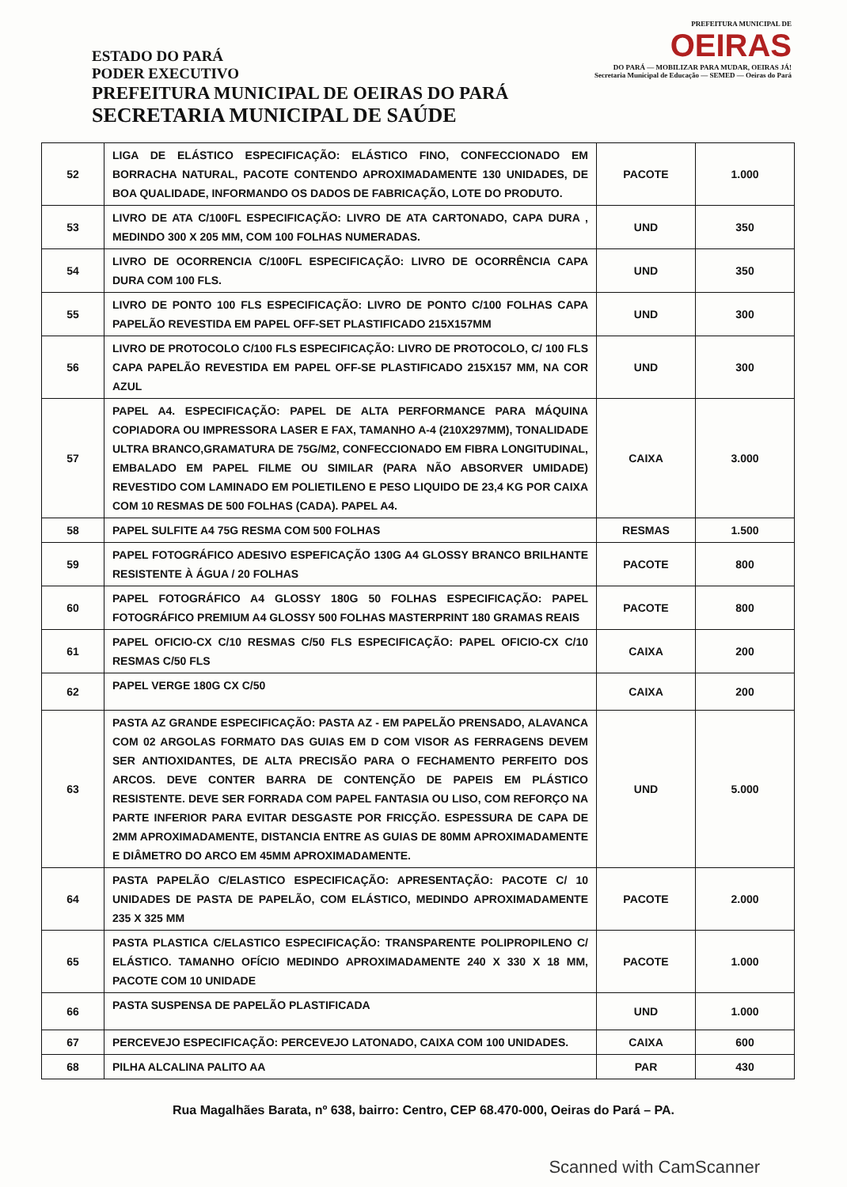PREFEITURA MUNICIPAL DE
OEIRAS
DO PARÁ — MOBILIZAR PARA MUDAR, OEIRAS JÁ!
Secretaria Municipal de Educação — SEMED — Oeiras do Pará
ESTADO DO PARÁ
PODER EXECUTIVO
PREFEITURA MUNICIPAL DE OEIRAS DO PARÁ
SECRETARIA MUNICIPAL DE SAÚDE
| 52 | LIGA DE ELÁSTICO ESPECIFICAÇÃO: ELÁSTICO FINO, CONFECCIONADO EM BORRACHA NATURAL, PACOTE CONTENDO APROXIMADAMENTE 130 UNIDADES, DE BOA QUALIDADE, INFORMANDO OS DADOS DE FABRICAÇÃO, LOTE DO PRODUTO. | PACOTE | 1.000 |
| 53 | LIVRO DE ATA C/100FL ESPECIFICAÇÃO: LIVRO DE ATA CARTONADO, CAPA DURA , MEDINDO 300 X 205 MM, COM 100 FOLHAS NUMERADAS. | UND | 350 |
| 54 | LIVRO DE OCORRENCIA C/100FL ESPECIFICAÇÃO: LIVRO DE OCORRÊNCIA CAPA DURA COM 100 FLS. | UND | 350 |
| 55 | LIVRO DE PONTO 100 FLS ESPECIFICAÇÃO: LIVRO DE PONTO C/100 FOLHAS CAPA PAPELÃO REVESTIDA EM PAPEL OFF-SET PLASTIFICADO 215X157MM | UND | 300 |
| 56 | LIVRO DE PROTOCOLO C/100 FLS ESPECIFICAÇÃO: LIVRO DE PROTOCOLO, C/ 100 FLS CAPA PAPELÃO REVESTIDA EM PAPEL OFF-SE PLASTIFICADO 215X157 MM, NA COR AZUL | UND | 300 |
| 57 | PAPEL A4. ESPECIFICAÇÃO: PAPEL DE ALTA PERFORMANCE PARA MÁQUINA COPIADORA OU IMPRESSORA LASER E FAX, TAMANHO A-4 (210X297MM), TONALIDADE ULTRA BRANCO,GRAMATURA DE 75G/M2, CONFECCIONADO EM FIBRA LONGITUDINAL, EMBALADO EM PAPEL FILME OU SIMILAR (PARA NÃO ABSORVER UMIDADE) REVESTIDO COM LAMINADO EM POLIETILENO E PESO LIQUIDO DE 23,4 KG POR CAIXA COM 10 RESMAS DE 500 FOLHAS (CADA). PAPEL A4. | CAIXA | 3.000 |
| 58 | PAPEL SULFITE A4 75G RESMA COM 500 FOLHAS | RESMAS | 1.500 |
| 59 | PAPEL FOTOGRÁFICO ADESIVO ESPEFICAÇÃO 130G A4 GLOSSY BRANCO BRILHANTE RESISTENTE À ÁGUA / 20 FOLHAS | PACOTE | 800 |
| 60 | PAPEL FOTOGRÁFICO A4 GLOSSY 180G 50 FOLHAS ESPECIFICAÇÃO: PAPEL FOTOGRÁFICO PREMIUM A4 GLOSSY 500 FOLHAS MASTERPRINT 180 GRAMAS REAIS | PACOTE | 800 |
| 61 | PAPEL OFICIO-CX C/10 RESMAS C/50 FLS ESPECIFICAÇÃO: PAPEL OFICIO-CX C/10 RESMAS C/50 FLS | CAIXA | 200 |
| 62 | PAPEL VERGE 180G CX C/50 | CAIXA | 200 |
| 63 | PASTA AZ GRANDE ESPECIFICAÇÃO: PASTA AZ - EM PAPELÃO PRENSADO, ALAVANCA COM 02 ARGOLAS FORMATO DAS GUIAS EM D COM VISOR AS FERRAGENS DEVEM SER ANTIOXIDANTES, DE ALTA PRECISÃO PARA O FECHAMENTO PERFEITO DOS ARCOS. DEVE CONTER BARRA DE CONTENÇÃO DE PAPEIS EM PLÁSTICO RESISTENTE. DEVE SER FORRADA COM PAPEL FANTASIA OU LISO, COM REFORÇO NA PARTE INFERIOR PARA EVITAR DESGASTE POR FRICÇÃO. ESPESSURA DE CAPA DE 2MM APROXIMADAMENTE, DISTANCIA ENTRE AS GUIAS DE 80MM APROXIMADAMENTE E DIÂMETRO DO ARCO EM 45MM APROXIMADAMENTE. | UND | 5.000 |
| 64 | PASTA PAPELÃO C/ELASTICO ESPECIFICAÇÃO: APRESENTAÇÃO: PACOTE C/ 10 UNIDADES DE PASTA DE PAPELÃO, COM ELÁSTICO, MEDINDO APROXIMADAMENTE 235 X 325 MM | PACOTE | 2.000 |
| 65 | PASTA PLASTICA C/ELASTICO ESPECIFICAÇÃO: TRANSPARENTE POLIPROPILENO C/ ELÁSTICO. TAMANHO OFÍCIO MEDINDO APROXIMADAMENTE 240 X 330 X 18 MM, PACOTE COM 10 UNIDADE | PACOTE | 1.000 |
| 66 | PASTA SUSPENSA DE PAPELÃO PLASTIFICADA | UND | 1.000 |
| 67 | PERCEVEJO ESPECIFICAÇÃO: PERCEVEJO LATONADO, CAIXA COM 100 UNIDADES. | CAIXA | 600 |
| 68 | PILHA ALCALINA PALITO AA | PAR | 430 |
Rua Magalhães Barata, nº 638, bairro: Centro, CEP 68.470-000, Oeiras do Pará – PA.
Scanned with CamScanner